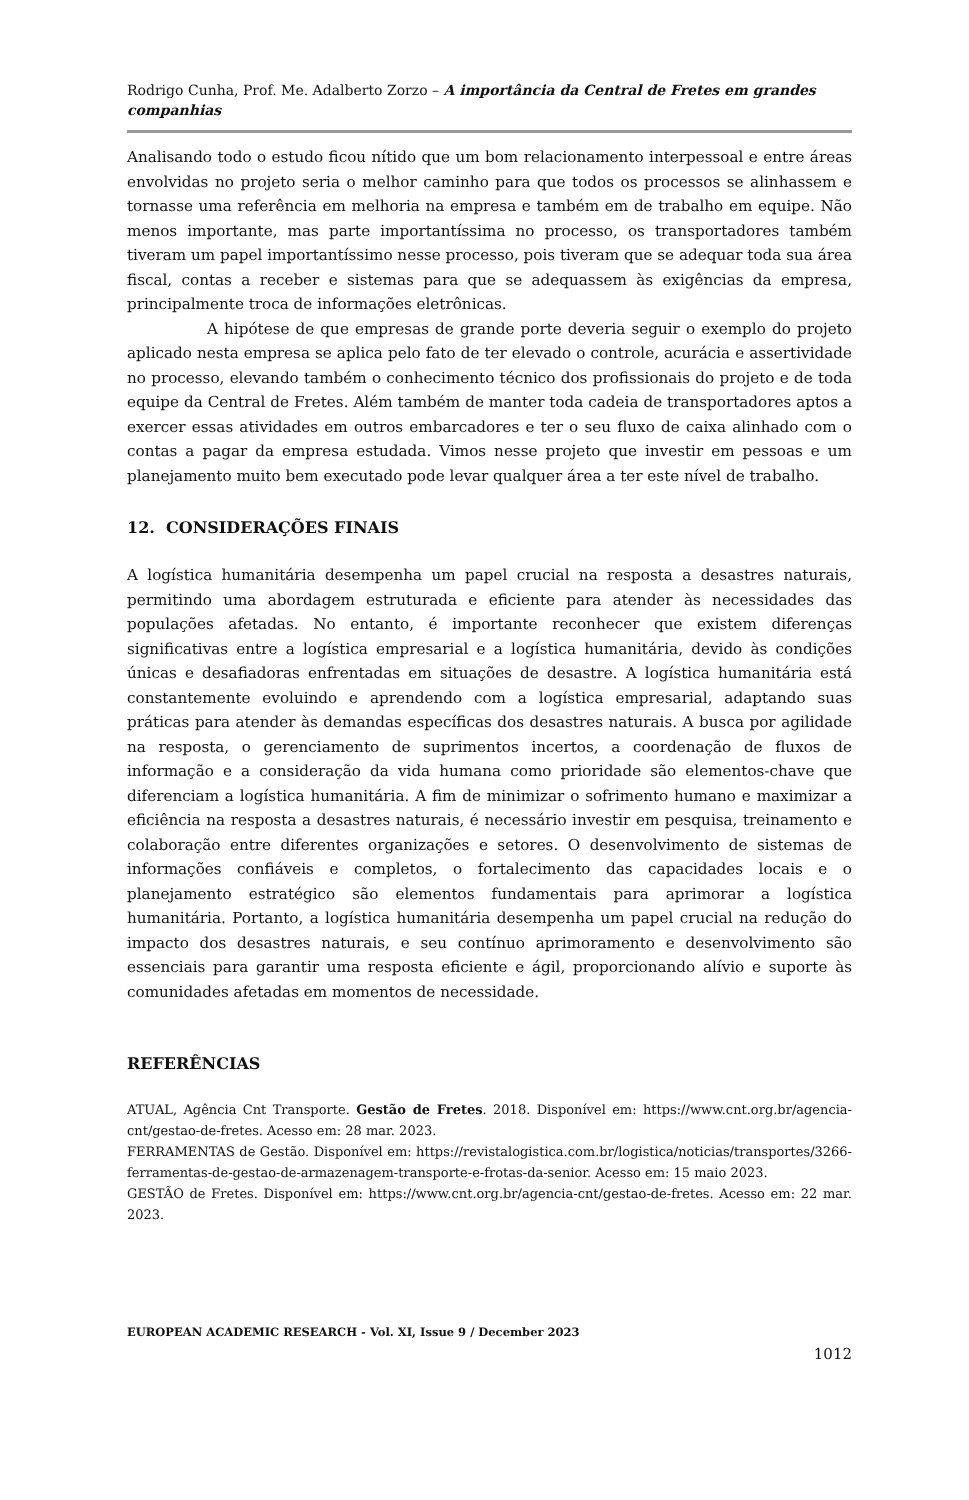Rodrigo Cunha, Prof. Me. Adalberto Zorzo – A importância da Central de Fretes em grandes companhias
Analisando todo o estudo ficou nítido que um bom relacionamento interpessoal e entre áreas envolvidas no projeto seria o melhor caminho para que todos os processos se alinhassem e tornasse uma referência em melhoria na empresa e também em de trabalho em equipe. Não menos importante, mas parte importantíssima no processo, os transportadores também tiveram um papel importantíssimo nesse processo, pois tiveram que se adequar toda sua área fiscal, contas a receber e sistemas para que se adequassem às exigências da empresa, principalmente troca de informações eletrônicas.
A hipótese de que empresas de grande porte deveria seguir o exemplo do projeto aplicado nesta empresa se aplica pelo fato de ter elevado o controle, acurácia e assertividade no processo, elevando também o conhecimento técnico dos profissionais do projeto e de toda equipe da Central de Fretes. Além também de manter toda cadeia de transportadores aptos a exercer essas atividades em outros embarcadores e ter o seu fluxo de caixa alinhado com o contas a pagar da empresa estudada. Vimos nesse projeto que investir em pessoas e um planejamento muito bem executado pode levar qualquer área a ter este nível de trabalho.
12. CONSIDERAÇÕES FINAIS
A logística humanitária desempenha um papel crucial na resposta a desastres naturais, permitindo uma abordagem estruturada e eficiente para atender às necessidades das populações afetadas. No entanto, é importante reconhecer que existem diferenças significativas entre a logística empresarial e a logística humanitária, devido às condições únicas e desafiadoras enfrentadas em situações de desastre. A logística humanitária está constantemente evoluindo e aprendendo com a logística empresarial, adaptando suas práticas para atender às demandas específicas dos desastres naturais. A busca por agilidade na resposta, o gerenciamento de suprimentos incertos, a coordenação de fluxos de informação e a consideração da vida humana como prioridade são elementos-chave que diferenciam a logística humanitária. A fim de minimizar o sofrimento humano e maximizar a eficiência na resposta a desastres naturais, é necessário investir em pesquisa, treinamento e colaboração entre diferentes organizações e setores. O desenvolvimento de sistemas de informações confiáveis e completos, o fortalecimento das capacidades locais e o planejamento estratégico são elementos fundamentais para aprimorar a logística humanitária. Portanto, a logística humanitária desempenha um papel crucial na redução do impacto dos desastres naturais, e seu contínuo aprimoramento e desenvolvimento são essenciais para garantir uma resposta eficiente e ágil, proporcionando alívio e suporte às comunidades afetadas em momentos de necessidade.
REFERÊNCIAS
ATUAL, Agência Cnt Transporte. Gestão de Fretes. 2018. Disponível em: https://www.cnt.org.br/agencia-cnt/gestao-de-fretes. Acesso em: 28 mar. 2023.
FERRAMENTAS de Gestão. Disponível em: https://revistalogistica.com.br/logistica/noticias/transportes/3266-ferramentas-de-gestao-de-armazenagem-transporte-e-frotas-da-senior. Acesso em: 15 maio 2023.
GESTÃO de Fretes. Disponível em: https://www.cnt.org.br/agencia-cnt/gestao-de-fretes. Acesso em: 22 mar. 2023.
EUROPEAN ACADEMIC RESEARCH - Vol. XI, Issue 9 / December 2023
1012